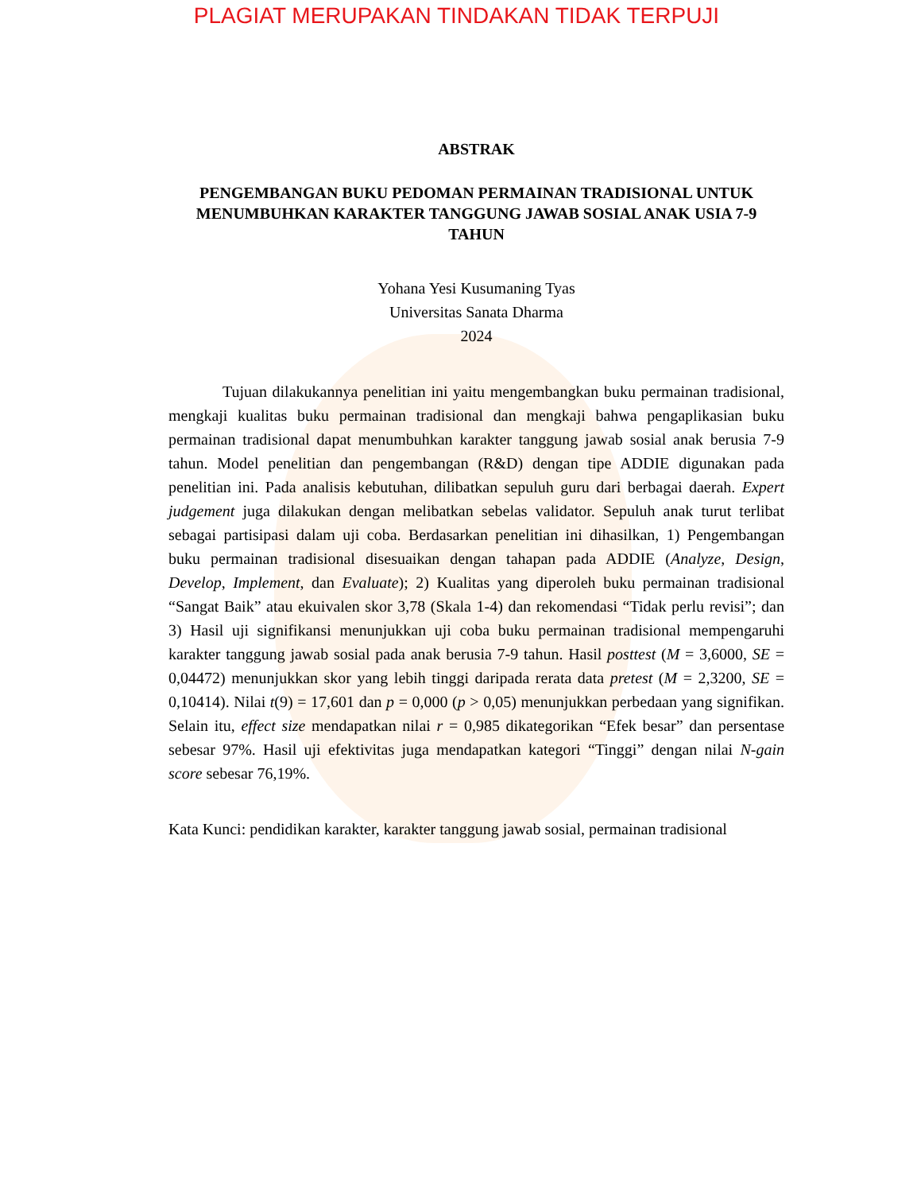PLAGIAT MERUPAKAN TINDAKAN TIDAK TERPUJI
ABSTRAK
PENGEMBANGAN BUKU PEDOMAN PERMAINAN TRADISIONAL UNTUK MENUMBUHKAN KARAKTER TANGGUNG JAWAB SOSIAL ANAK USIA 7-9 TAHUN
Yohana Yesi Kusumaning Tyas
Universitas Sanata Dharma
2024
Tujuan dilakukannya penelitian ini yaitu mengembangkan buku permainan tradisional, mengkaji kualitas buku permainan tradisional dan mengkaji bahwa pengaplikasian buku permainan tradisional dapat menumbuhkan karakter tanggung jawab sosial anak berusia 7-9 tahun. Model penelitian dan pengembangan (R&D) dengan tipe ADDIE digunakan pada penelitian ini. Pada analisis kebutuhan, dilibatkan sepuluh guru dari berbagai daerah. Expert judgement juga dilakukan dengan melibatkan sebelas validator. Sepuluh anak turut terlibat sebagai partisipasi dalam uji coba. Berdasarkan penelitian ini dihasilkan, 1) Pengembangan buku permainan tradisional disesuaikan dengan tahapan pada ADDIE (Analyze, Design, Develop, Implement, dan Evaluate); 2) Kualitas yang diperoleh buku permainan tradisional “Sangat Baik” atau ekuivalen skor 3,78 (Skala 1-4) dan rekomendasi “Tidak perlu revisi”; dan 3) Hasil uji signifikansi menunjukkan uji coba buku permainan tradisional mempengaruhi karakter tanggung jawab sosial pada anak berusia 7-9 tahun. Hasil posttest (M = 3,6000, SE = 0,04472) menunjukkan skor yang lebih tinggi daripada rerata data pretest (M = 2,3200, SE = 0,10414). Nilai t(9) = 17,601 dan p = 0,000 (p > 0,05) menunjukkan perbedaan yang signifikan. Selain itu, effect size mendapatkan nilai r = 0,985 dikategorikan “Efek besar” dan persentase sebesar 97%. Hasil uji efektivitas juga mendapatkan kategori “Tinggi” dengan nilai N-gain score sebesar 76,19%.
Kata Kunci: pendidikan karakter, karakter tanggung jawab sosial, permainan tradisional